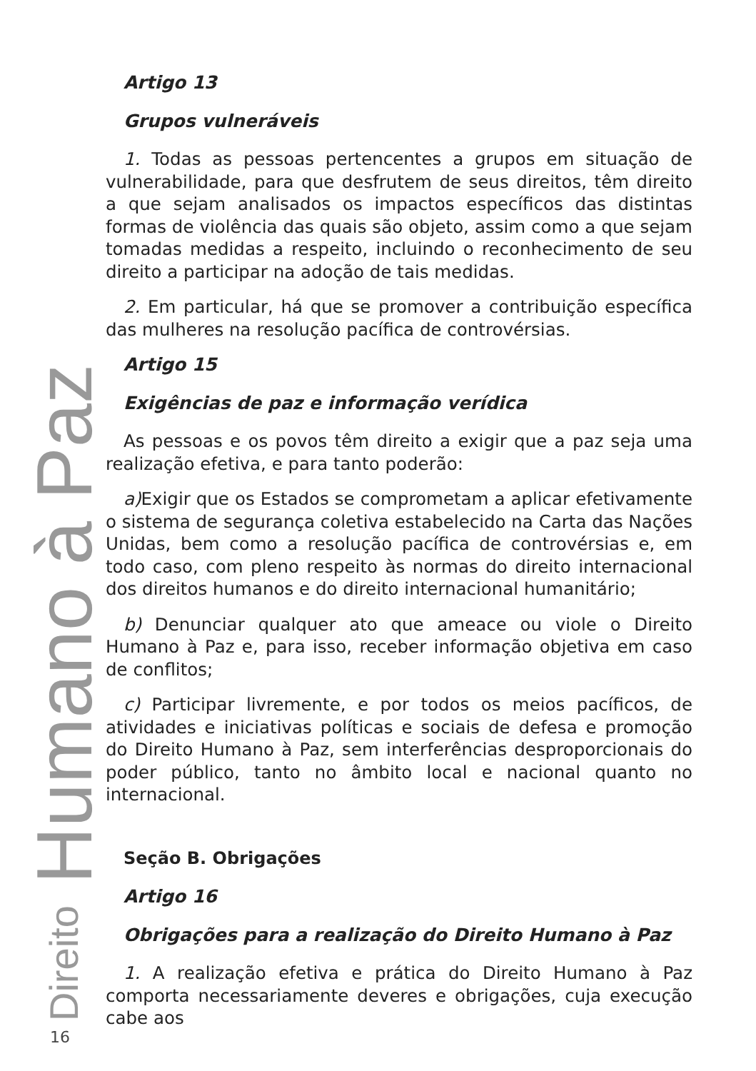Direito Humano à Paz
Artigo 13
Grupos vulneráveis
1. Todas as pessoas pertencentes a grupos em situação de vulnerabilidade, para que desfrutem de seus direitos, têm direito a que sejam analisados os impactos específicos das distintas formas de violência das quais são objeto, assim como a que sejam tomadas medidas a respeito, incluindo o reconhecimento de seu direito a participar na adoção de tais medidas.
2. Em particular, há que se promover a contribuição específica das mulheres na resolução pacífica de controvérsias.
Artigo 15
Exigências de paz e informação verídica
As pessoas e os povos têm direito a exigir que a paz seja uma realização efetiva, e para tanto poderão:
a) Exigir que os Estados se comprometam a aplicar efetivamente o sistema de segurança coletiva estabelecido na Carta das Nações Unidas, bem como a resolução pacífica de controvérsias e, em todo caso, com pleno respeito às normas do direito internacional dos direitos humanos e do direito internacional humanitário;
b) Denunciar qualquer ato que ameace ou viole o Direito Humano à Paz e, para isso, receber informação objetiva em caso de conflitos;
c) Participar livremente, e por todos os meios pacíficos, de atividades e iniciativas políticas e sociais de defesa e promoção do Direito Humano à Paz, sem interferências desproporcionais do poder público, tanto no âmbito local e nacional quanto no internacional.
Seção B. Obrigações
Artigo 16
Obrigações para a realização do Direito Humano à Paz
1. A realização efetiva e prática do Direito Humano à Paz comporta necessariamente deveres e obrigações, cuja execução cabe aos
16